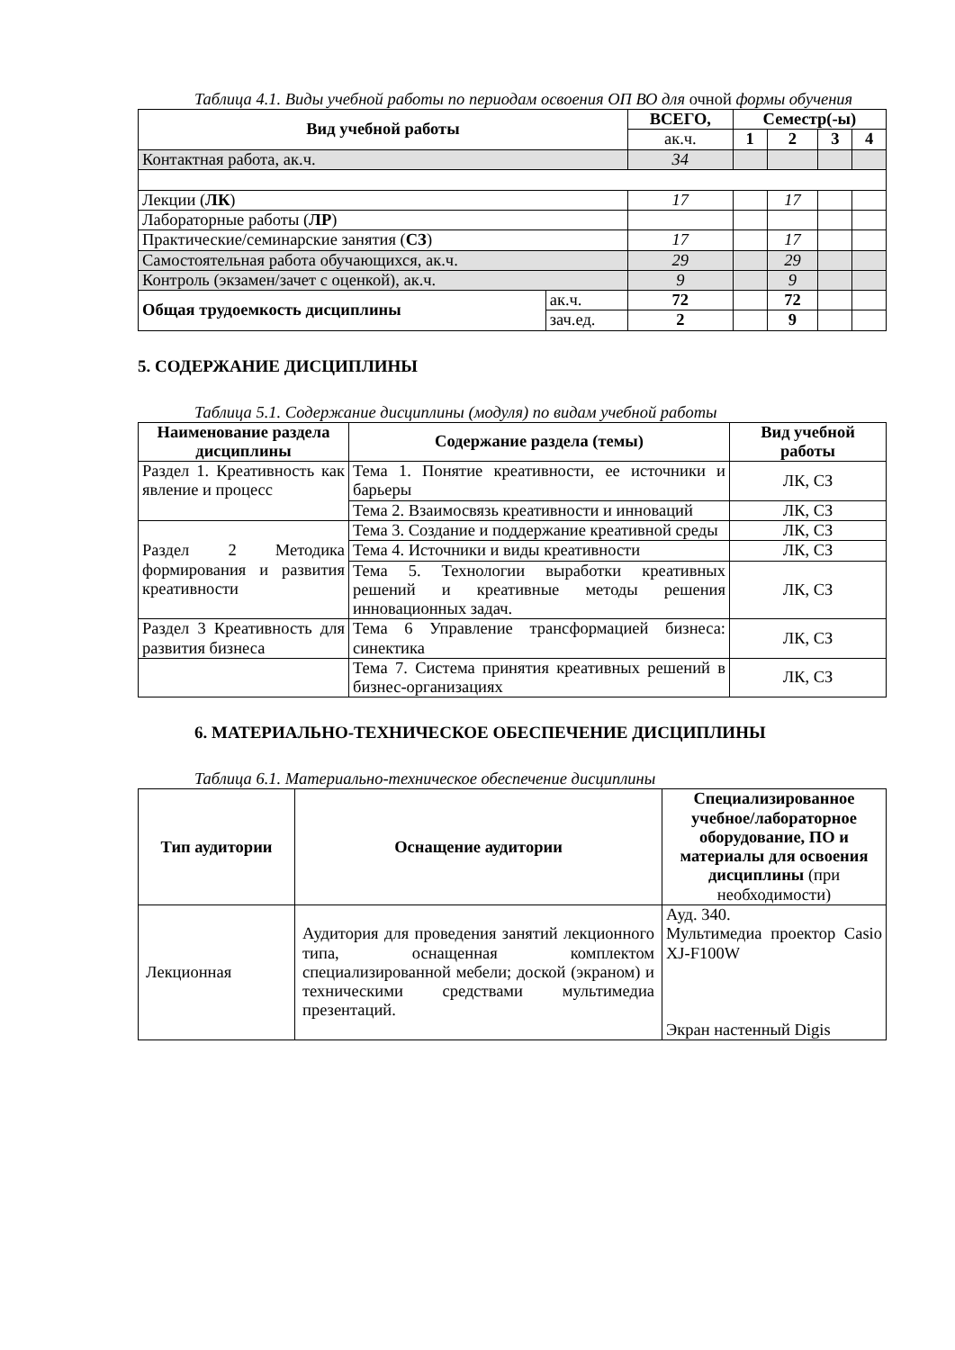Таблица 4.1. Виды учебной работы по периодам освоения ОП ВО для очной формы обучения
| Вид учебной работы | | ВСЕГО, | Семестр(-ы) | | | |
| --- | --- | --- | --- | --- | --- | --- |
| | | ак.ч. | 1 | 2 | 3 | 4 |
| Контактная работа, ак.ч. | | 34 | | | | |
| Лекции ( ЛК ) | | 17 | | 17 | | |
| Лабораторные работы ( ЛР ) | | | | | | |
| Практические/семинарские занятия ( СЗ ) | | 17 | | 17 | | |
| Самостоятельная работа обучающихся, ак.ч. | | 29 | | 29 | | |
| Контроль (экзамен/зачет с оценкой), ак.ч. | | 9 | | 9 | | |
| Общая трудоемкость дисциплины | ак.ч. | 72 | | 72 | | |
| | зач.ед. | 2 | | 9 | | |
5. СОДЕРЖАНИЕ ДИСЦИПЛИНЫ
Таблица 5.1. Содержание дисциплины (модуля) по видам учебной работы
| Наименование раздела дисциплины | Содержание раздела (темы) | Вид учебной работы |
| --- | --- | --- |
| Раздел 1. Креативность как явление и процесс | Тема 1. Понятие креативности, ее источники и барьеры | ЛК, СЗ |
| | Тема 2. Взаимосвязь креативности и инноваций | ЛК, СЗ |
| Раздел 2 Методика формирования и развития креативности | Тема 3. Создание и поддержание креативной среды | ЛК, СЗ |
| | Тема 4. Источники и виды креативности | ЛК, СЗ |
| | Тема 5. Технологии выработки креативных решений и креативные методы решения инновационных задач. | ЛК, СЗ |
| Раздел 3 Креативность для развития бизнеса | Тема 6 Управление трансформацией бизнеса: синектика | ЛК, СЗ |
| | Тема 7. Система принятия креативных решений в бизнес-организациях | ЛК, СЗ |
6. МАТЕРИАЛЬНО-ТЕХНИЧЕСКОЕ ОБЕСПЕЧЕНИЕ ДИСЦИПЛИНЫ
Таблица 6.1. Материально-техническое обеспечение дисциплины
| Тип аудитории | Оснащение аудитории | Специализированное учебное/лабораторное оборудование, ПО и материалы для освоения дисциплины (при необходимости) |
| --- | --- | --- |
| Лекционная | Аудитория для проведения занятий лекционного типа, оснащенная комплектом специализированной мебели; доской (экраном) и техническими средствами мультимедиа презентаций. | Ауд. 340. Мультимедиа проектор Casio XJ-F100W Экран настенный Digis |